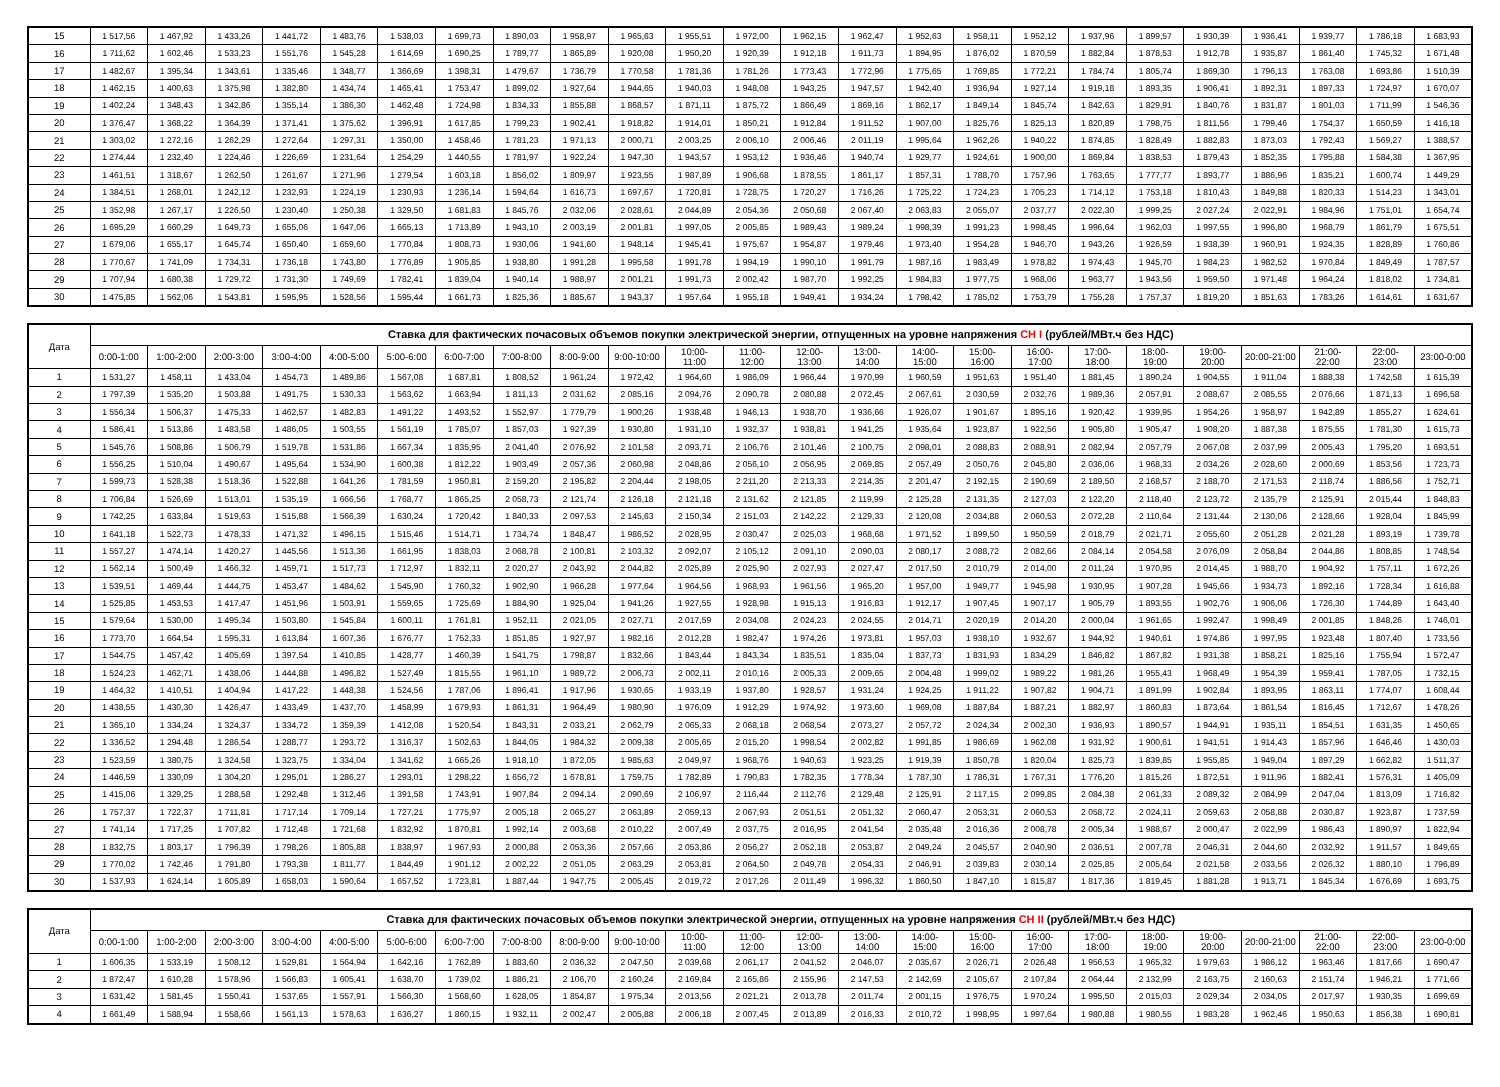| 15 | 1 517,56 | 1 467,92 | 1 433,26 | 1 441,72 | 1 483,76 | 1 538,03 | 1 699,73 | 1 890,03 | 1 958,97 | 1 965,63 | 1 955,51 | 1 972,00 | 1 962,15 | 1 962,47 | 1 952,63 | 1 958,11 | 1 952,12 | 1 937,96 | 1 899,57 | 1 930,39 | 1 936,41 | 1 939,77 | 1 786,18 | 1 683,93 |
| 16 | 1 711,62 | 1 602,46 | 1 533,23 | 1 551,76 | 1 545,28 | 1 614,69 | 1 690,25 | 1 789,77 | 1 865,89 | 1 920,08 | 1 950,20 | 1 920,39 | 1 912,18 | 1 911,73 | 1 894,95 | 1 876,02 | 1 870,59 | 1 882,84 | 1 878,53 | 1 912,78 | 1 935,87 | 1 861,40 | 1 745,32 | 1 671,48 |
| 17 | 1 482,67 | 1 395,34 | 1 343,61 | 1 335,46 | 1 348,77 | 1 366,69 | 1 398,31 | 1 479,67 | 1 736,79 | 1 770,58 | 1 781,36 | 1 781,26 | 1 773,43 | 1 772,96 | 1 775,65 | 1 769,85 | 1 772,21 | 1 784,74 | 1 805,74 | 1 869,30 | 1 796,13 | 1 763,08 | 1 693,86 | 1 510,39 |
| 18 | 1 462,15 | 1 400,63 | 1 375,98 | 1 382,80 | 1 434,74 | 1 465,41 | 1 753,47 | 1 899,02 | 1 927,64 | 1 944,65 | 1 940,03 | 1 948,08 | 1 943,25 | 1 947,57 | 1 942,40 | 1 936,94 | 1 927,14 | 1 919,18 | 1 893,35 | 1 906,41 | 1 892,31 | 1 897,33 | 1 724,97 | 1 670,07 |
| 19 | 1 402,24 | 1 348,43 | 1 342,86 | 1 355,14 | 1 386,30 | 1 462,48 | 1 724,98 | 1 834,33 | 1 855,88 | 1 868,57 | 1 871,11 | 1 875,72 | 1 866,49 | 1 869,16 | 1 862,17 | 1 849,14 | 1 845,74 | 1 842,63 | 1 829,91 | 1 840,76 | 1 831,87 | 1 801,03 | 1 711,99 | 1 546,36 |
| 20 | 1 376,47 | 1 368,22 | 1 364,39 | 1 371,41 | 1 375,62 | 1 396,91 | 1 617,85 | 1 799,23 | 1 902,41 | 1 918,82 | 1 914,01 | 1 850,21 | 1 912,84 | 1 911,52 | 1 907,00 | 1 825,76 | 1 825,13 | 1 820,89 | 1 798,75 | 1 811,56 | 1 799,46 | 1 754,37 | 1 650,59 | 1 416,18 |
| 21 | 1 303,02 | 1 272,16 | 1 262,29 | 1 272,64 | 1 297,31 | 1 350,00 | 1 458,46 | 1 781,23 | 1 971,13 | 2 000,71 | 2 003,25 | 2 006,10 | 2 006,46 | 2 011,19 | 1 995,64 | 1 962,26 | 1 940,22 | 1 874,85 | 1 828,49 | 1 882,83 | 1 873,03 | 1 792,43 | 1 569,27 | 1 388,57 |
| 22 | 1 274,44 | 1 232,40 | 1 224,46 | 1 226,69 | 1 231,64 | 1 254,29 | 1 440,55 | 1 781,97 | 1 922,24 | 1 947,30 | 1 943,57 | 1 953,12 | 1 936,46 | 1 940,74 | 1 929,77 | 1 924,61 | 1 900,00 | 1 869,84 | 1 838,53 | 1 879,43 | 1 852,35 | 1 795,88 | 1 584,38 | 1 367,95 |
| 23 | 1 461,51 | 1 318,67 | 1 262,50 | 1 261,67 | 1 271,96 | 1 279,54 | 1 603,18 | 1 856,02 | 1 809,97 | 1 923,55 | 1 987,89 | 1 906,68 | 1 878,55 | 1 861,17 | 1 857,31 | 1 788,70 | 1 757,96 | 1 763,65 | 1 777,77 | 1 893,77 | 1 886,96 | 1 835,21 | 1 600,74 | 1 449,29 |
| 24 | 1 384,51 | 1 268,01 | 1 242,12 | 1 232,93 | 1 224,19 | 1 230,93 | 1 236,14 | 1 594,64 | 1 616,73 | 1 697,67 | 1 720,81 | 1 728,75 | 1 720,27 | 1 716,26 | 1 725,22 | 1 724,23 | 1 705,23 | 1 714,12 | 1 753,18 | 1 810,43 | 1 849,88 | 1 820,33 | 1 514,23 | 1 343,01 |
| 25 | 1 352,98 | 1 267,17 | 1 226,50 | 1 230,40 | 1 250,38 | 1 329,50 | 1 681,83 | 1 845,76 | 2 032,06 | 2 028,61 | 2 044,89 | 2 054,36 | 2 050,68 | 2 067,40 | 2 063,83 | 2 055,07 | 2 037,77 | 2 022,30 | 1 999,25 | 2 027,24 | 2 022,91 | 1 984,96 | 1 751,01 | 1 654,74 |
| 26 | 1 695,29 | 1 660,29 | 1 649,73 | 1 655,06 | 1 647,06 | 1 665,13 | 1 713,89 | 1 943,10 | 2 003,19 | 2 001,81 | 1 997,05 | 2 005,85 | 1 989,43 | 1 989,24 | 1 998,39 | 1 991,23 | 1 998,45 | 1 996,64 | 1 962,03 | 1 997,55 | 1 996,80 | 1 968,79 | 1 861,79 | 1 675,51 |
| 27 | 1 679,06 | 1 655,17 | 1 645,74 | 1 650,40 | 1 659,60 | 1 770,84 | 1 808,73 | 1 930,06 | 1 941,60 | 1 948,14 | 1 945,41 | 1 975,67 | 1 954,87 | 1 979,46 | 1 973,40 | 1 954,28 | 1 946,70 | 1 943,26 | 1 926,59 | 1 938,39 | 1 960,91 | 1 924,35 | 1 828,89 | 1 760,86 |
| 28 | 1 770,67 | 1 741,09 | 1 734,31 | 1 736,18 | 1 743,80 | 1 776,89 | 1 905,85 | 1 938,80 | 1 991,28 | 1 995,58 | 1 991,78 | 1 994,19 | 1 990,10 | 1 991,79 | 1 987,16 | 1 983,49 | 1 978,82 | 1 974,43 | 1 945,70 | 1 984,23 | 1 982,52 | 1 970,84 | 1 849,49 | 1 787,57 |
| 29 | 1 707,94 | 1 680,38 | 1 729,72 | 1 731,30 | 1 749,69 | 1 782,41 | 1 839,04 | 1 940,14 | 1 988,97 | 2 001,21 | 1 991,73 | 2 002,42 | 1 987,70 | 1 992,25 | 1 984,83 | 1 977,75 | 1 968,06 | 1 963,77 | 1 943,56 | 1 959,50 | 1 971,48 | 1 964,24 | 1 818,02 | 1 734,81 |
| 30 | 1 475,85 | 1 562,06 | 1 543,81 | 1 595,95 | 1 528,56 | 1 595,44 | 1 661,73 | 1 825,36 | 1 885,67 | 1 943,37 | 1 957,64 | 1 955,18 | 1 949,41 | 1 934,24 | 1 798,42 | 1 785,02 | 1 753,79 | 1 755,28 | 1 757,37 | 1 819,20 | 1 851,63 | 1 783,26 | 1 614,61 | 1 631,67 |
| Дата | Ставка для фактических почасовых объемов покупки электрической энергии, отпущенных на уровне напряжения СН I (рублей/МВт.ч без НДС) | | | | | | | | | | | | | | | | | | | | | | | |
| --- | --- | --- | --- | --- | --- | --- | --- | --- | --- | --- | --- | --- | --- | --- | --- | --- | --- | --- | --- | --- | --- | --- | --- | --- |
| | 0:00-1:00 | 1:00-2:00 | 2:00-3:00 | 3:00-4:00 | 4:00-5:00 | 5:00-6:00 | 6:00-7:00 | 7:00-8:00 | 8:00-9:00 | 9:00-10:00 | 10:00- 11:00 | 11:00- 12:00 | 12:00- 13:00 | 13:00- 14:00 | 14:00- 15:00 | 15:00- 16:00 | 16:00- 17:00 | 17:00- 18:00 | 18:00- 19:00 | 19:00- 20:00 | 20:00-21:00 | 21:00- 22:00 | 22:00- 23:00 | 23:00-0:00 |
| 1 | 1 531,27 | 1 458,11 | 1 433,04 | 1 454,73 | 1 489,86 | 1 567,08 | 1 687,81 | 1 808,52 | 1 961,24 | 1 972,42 | 1 964,60 | 1 986,09 | 1 966,44 | 1 970,99 | 1 960,59 | 1 951,63 | 1 951,40 | 1 881,45 | 1 890,24 | 1 904,55 | 1 911,04 | 1 888,38 | 1 742,58 | 1 615,39 |
| 2 | 1 797,39 | 1 535,20 | 1 503,88 | 1 491,75 | 1 530,33 | 1 563,62 | 1 663,94 | 1 811,13 | 2 031,62 | 2 085,16 | 2 094,76 | 2 090,78 | 2 080,88 | 2 072,45 | 2 067,61 | 2 030,59 | 2 032,76 | 1 989,36 | 2 057,91 | 2 088,67 | 2 085,55 | 2 076,66 | 1 871,13 | 1 696,58 |
| 3 | 1 556,34 | 1 506,37 | 1 475,33 | 1 462,57 | 1 482,83 | 1 491,22 | 1 493,52 | 1 552,97 | 1 779,79 | 1 900,26 | 1 938,48 | 1 946,13 | 1 938,70 | 1 936,66 | 1 926,07 | 1 901,67 | 1 895,16 | 1 920,42 | 1 939,95 | 1 954,26 | 1 958,97 | 1 942,89 | 1 855,27 | 1 624,61 |
| 4 | 1 586,41 | 1 513,86 | 1 483,58 | 1 486,05 | 1 503,55 | 1 561,19 | 1 785,07 | 1 857,03 | 1 927,39 | 1 930,80 | 1 931,10 | 1 932,37 | 1 938,81 | 1 941,25 | 1 935,64 | 1 923,87 | 1 922,56 | 1 905,80 | 1 905,47 | 1 908,20 | 1 887,38 | 1 875,55 | 1 781,30 | 1 615,73 |
| 5 | 1 545,76 | 1 508,86 | 1 506,79 | 1 519,78 | 1 531,86 | 1 667,34 | 1 835,95 | 2 041,40 | 2 076,92 | 2 101,58 | 2 093,71 | 2 106,76 | 2 101,46 | 2 100,75 | 2 098,01 | 2 088,83 | 2 088,91 | 2 082,94 | 2 057,79 | 2 067,08 | 2 037,99 | 2 005,43 | 1 795,20 | 1 693,51 |
| 6 | 1 556,25 | 1 510,04 | 1 490,67 | 1 495,64 | 1 534,90 | 1 600,38 | 1 812,22 | 1 903,49 | 2 057,36 | 2 060,98 | 2 048,86 | 2 056,10 | 2 056,95 | 2 069,85 | 2 057,49 | 2 050,76 | 2 045,80 | 2 036,06 | 1 968,33 | 2 034,26 | 2 028,60 | 2 000,69 | 1 853,56 | 1 723,73 |
| 7 | 1 599,73 | 1 528,38 | 1 518,36 | 1 522,88 | 1 641,26 | 1 781,59 | 1 950,81 | 2 159,20 | 2 195,82 | 2 204,44 | 2 198,05 | 2 211,20 | 2 213,33 | 2 214,35 | 2 201,47 | 2 192,15 | 2 190,69 | 2 189,50 | 2 168,57 | 2 188,70 | 2 171,53 | 2 118,74 | 1 886,56 | 1 752,71 |
| 8 | 1 706,84 | 1 526,69 | 1 513,01 | 1 535,19 | 1 666,56 | 1 768,77 | 1 865,25 | 2 058,73 | 2 121,74 | 2 126,18 | 2 121,18 | 2 131,62 | 2 121,85 | 2 119,99 | 2 125,28 | 2 131,35 | 2 127,03 | 2 122,20 | 2 118,40 | 2 123,72 | 2 135,79 | 2 125,91 | 2 015,44 | 1 848,83 |
| 9 | 1 742,25 | 1 633,84 | 1 519,63 | 1 515,88 | 1 566,39 | 1 630,24 | 1 720,42 | 1 840,33 | 2 097,53 | 2 145,63 | 2 150,34 | 2 151,03 | 2 142,22 | 2 129,33 | 2 120,08 | 2 034,88 | 2 060,53 | 2 072,28 | 2 110,64 | 2 131,44 | 2 130,06 | 2 128,66 | 1 928,04 | 1 845,99 |
| 10 | 1 641,18 | 1 522,73 | 1 478,33 | 1 471,32 | 1 496,15 | 1 515,46 | 1 514,71 | 1 734,74 | 1 848,47 | 1 986,52 | 2 028,95 | 2 030,47 | 2 025,03 | 1 968,68 | 1 971,52 | 1 899,50 | 1 950,59 | 2 018,79 | 2 021,71 | 2 055,60 | 2 051,28 | 2 021,28 | 1 893,19 | 1 739,78 |
| 11 | 1 557,27 | 1 474,14 | 1 420,27 | 1 445,56 | 1 513,36 | 1 661,95 | 1 838,03 | 2 068,78 | 2 100,81 | 2 103,32 | 2 092,07 | 2 105,12 | 2 091,10 | 2 090,03 | 2 080,17 | 2 088,72 | 2 082,66 | 2 084,14 | 2 054,58 | 2 076,09 | 2 058,84 | 2 044,86 | 1 808,85 | 1 748,54 |
| 12 | 1 562,14 | 1 500,49 | 1 466,32 | 1 459,71 | 1 517,73 | 1 712,97 | 1 832,11 | 2 020,27 | 2 043,92 | 2 044,82 | 2 025,89 | 2 025,90 | 2 027,93 | 2 027,47 | 2 017,50 | 2 010,79 | 2 014,00 | 2 011,24 | 1 970,95 | 2 014,45 | 1 988,70 | 1 904,92 | 1 757,11 | 1 672,26 |
| 13 | 1 539,51 | 1 469,44 | 1 444,75 | 1 453,47 | 1 484,62 | 1 545,90 | 1 760,32 | 1 902,90 | 1 966,28 | 1 977,64 | 1 964,56 | 1 968,93 | 1 961,56 | 1 965,20 | 1 957,00 | 1 949,77 | 1 945,98 | 1 930,95 | 1 907,28 | 1 945,66 | 1 934,73 | 1 892,16 | 1 728,34 | 1 616,88 |
| 14 | 1 525,85 | 1 453,53 | 1 417,47 | 1 451,96 | 1 503,91 | 1 559,65 | 1 725,69 | 1 884,90 | 1 925,04 | 1 941,26 | 1 927,55 | 1 928,98 | 1 915,13 | 1 916,83 | 1 912,17 | 1 907,45 | 1 907,17 | 1 905,79 | 1 893,55 | 1 902,76 | 1 906,06 | 1 726,30 | 1 744,89 | 1 643,40 |
| 15 | 1 579,64 | 1 530,00 | 1 495,34 | 1 503,80 | 1 545,84 | 1 600,11 | 1 761,81 | 1 952,11 | 2 021,05 | 2 027,71 | 2 017,59 | 2 034,08 | 2 024,23 | 2 024,55 | 2 014,71 | 2 020,19 | 2 014,20 | 2 000,04 | 1 961,65 | 1 992,47 | 1 998,49 | 2 001,85 | 1 848,26 | 1 746,01 |
| 16 | 1 773,70 | 1 664,54 | 1 595,31 | 1 613,84 | 1 607,36 | 1 676,77 | 1 752,33 | 1 851,85 | 1 927,97 | 1 982,16 | 2 012,28 | 1 982,47 | 1 974,26 | 1 973,81 | 1 957,03 | 1 938,10 | 1 932,67 | 1 944,92 | 1 940,61 | 1 974,86 | 1 997,95 | 1 923,48 | 1 807,40 | 1 733,56 |
| 17 | 1 544,75 | 1 457,42 | 1 405,69 | 1 397,54 | 1 410,85 | 1 428,77 | 1 460,39 | 1 541,75 | 1 798,87 | 1 832,66 | 1 843,44 | 1 843,34 | 1 835,51 | 1 835,04 | 1 837,73 | 1 831,93 | 1 834,29 | 1 846,82 | 1 867,82 | 1 931,38 | 1 858,21 | 1 825,16 | 1 755,94 | 1 572,47 |
| 18 | 1 524,23 | 1 462,71 | 1 438,06 | 1 444,88 | 1 496,82 | 1 527,49 | 1 815,55 | 1 961,10 | 1 989,72 | 2 006,73 | 2 002,11 | 2 010,16 | 2 005,33 | 2 009,65 | 2 004,48 | 1 999,02 | 1 989,22 | 1 981,26 | 1 955,43 | 1 968,49 | 1 954,39 | 1 959,41 | 1 787,05 | 1 732,15 |
| 19 | 1 464,32 | 1 410,51 | 1 404,94 | 1 417,22 | 1 448,38 | 1 524,56 | 1 787,06 | 1 896,41 | 1 917,96 | 1 930,65 | 1 933,19 | 1 937,80 | 1 928,57 | 1 931,24 | 1 924,25 | 1 911,22 | 1 907,82 | 1 904,71 | 1 891,99 | 1 902,84 | 1 893,95 | 1 863,11 | 1 774,07 | 1 608,44 |
| 20 | 1 438,55 | 1 430,30 | 1 426,47 | 1 433,49 | 1 437,70 | 1 458,99 | 1 679,93 | 1 861,31 | 1 964,49 | 1 980,90 | 1 976,09 | 1 912,29 | 1 974,92 | 1 973,60 | 1 969,08 | 1 887,84 | 1 887,21 | 1 882,97 | 1 860,83 | 1 873,64 | 1 861,54 | 1 816,45 | 1 712,67 | 1 478,26 |
| 21 | 1 365,10 | 1 334,24 | 1 324,37 | 1 334,72 | 1 359,39 | 1 412,08 | 1 520,54 | 1 843,31 | 2 033,21 | 2 062,79 | 2 065,33 | 2 068,18 | 2 068,54 | 2 073,27 | 2 057,72 | 2 024,34 | 2 002,30 | 1 936,93 | 1 890,57 | 1 944,91 | 1 935,11 | 1 854,51 | 1 631,35 | 1 450,65 |
| 22 | 1 336,52 | 1 294,48 | 1 286,54 | 1 288,77 | 1 293,72 | 1 316,37 | 1 502,63 | 1 844,05 | 1 984,32 | 2 009,38 | 2 005,65 | 2 015,20 | 1 998,54 | 2 002,82 | 1 991,85 | 1 986,69 | 1 962,08 | 1 931,92 | 1 900,61 | 1 941,51 | 1 914,43 | 1 857,96 | 1 646,46 | 1 430,03 |
| 23 | 1 523,59 | 1 380,75 | 1 324,58 | 1 323,75 | 1 334,04 | 1 341,62 | 1 665,26 | 1 918,10 | 1 872,05 | 1 985,63 | 2 049,97 | 1 968,76 | 1 940,63 | 1 923,25 | 1 919,39 | 1 850,78 | 1 820,04 | 1 825,73 | 1 839,85 | 1 955,85 | 1 949,04 | 1 897,29 | 1 662,82 | 1 511,37 |
| 24 | 1 446,59 | 1 330,09 | 1 304,20 | 1 295,01 | 1 286,27 | 1 293,01 | 1 298,22 | 1 656,72 | 1 678,81 | 1 759,75 | 1 782,89 | 1 790,83 | 1 782,35 | 1 778,34 | 1 787,30 | 1 786,31 | 1 767,31 | 1 776,20 | 1 815,26 | 1 872,51 | 1 911,96 | 1 882,41 | 1 576,31 | 1 405,09 |
| 25 | 1 415,06 | 1 329,25 | 1 288,58 | 1 292,48 | 1 312,46 | 1 391,58 | 1 743,91 | 1 907,84 | 2 094,14 | 2 090,69 | 2 106,97 | 2 116,44 | 2 112,76 | 2 129,48 | 2 125,91 | 2 117,15 | 2 099,85 | 2 084,38 | 2 061,33 | 2 089,32 | 2 084,99 | 2 047,04 | 1 813,09 | 1 716,82 |
| 26 | 1 757,37 | 1 722,37 | 1 711,81 | 1 717,14 | 1 709,14 | 1 727,21 | 1 775,97 | 2 005,18 | 2 065,27 | 2 063,89 | 2 059,13 | 2 067,93 | 2 051,51 | 2 051,32 | 2 060,47 | 2 053,31 | 2 060,53 | 2 058,72 | 2 024,11 | 2 059,63 | 2 058,88 | 2 030,87 | 1 923,87 | 1 737,59 |
| 27 | 1 741,14 | 1 717,25 | 1 707,82 | 1 712,48 | 1 721,68 | 1 832,92 | 1 870,81 | 1 992,14 | 2 003,68 | 2 010,22 | 2 007,49 | 2 037,75 | 2 016,95 | 2 041,54 | 2 035,48 | 2 016,36 | 2 008,78 | 2 005,34 | 1 988,67 | 2 000,47 | 2 022,99 | 1 986,43 | 1 890,97 | 1 822,94 |
| 28 | 1 832,75 | 1 803,17 | 1 796,39 | 1 798,26 | 1 805,88 | 1 838,97 | 1 967,93 | 2 000,88 | 2 053,36 | 2 057,66 | 2 053,86 | 2 056,27 | 2 052,18 | 2 053,87 | 2 049,24 | 2 045,57 | 2 040,90 | 2 036,51 | 2 007,78 | 2 046,31 | 2 044,60 | 2 032,92 | 1 911,57 | 1 849,65 |
| 29 | 1 770,02 | 1 742,46 | 1 791,80 | 1 793,38 | 1 811,77 | 1 844,49 | 1 901,12 | 2 002,22 | 2 051,05 | 2 063,29 | 2 053,81 | 2 064,50 | 2 049,78 | 2 054,33 | 2 046,91 | 2 039,83 | 2 030,14 | 2 025,85 | 2 005,64 | 2 021,58 | 2 033,56 | 2 026,32 | 1 880,10 | 1 796,89 |
| 30 | 1 537,93 | 1 624,14 | 1 605,89 | 1 658,03 | 1 590,64 | 1 657,52 | 1 723,81 | 1 887,44 | 1 947,75 | 2 005,45 | 2 019,72 | 2 017,26 | 2 011,49 | 1 996,32 | 1 860,50 | 1 847,10 | 1 815,87 | 1 817,36 | 1 819,45 | 1 881,28 | 1 913,71 | 1 845,34 | 1 676,69 | 1 693,75 |
| Дата | Ставка для фактических почасовых объемов покупки электрической энергии, отпущенных на уровне напряжения СН II (рублей/МВт.ч без НДС) | | | | | | | | | | | | | | | | | | | | | | | |
| --- | --- | --- | --- | --- | --- | --- | --- | --- | --- | --- | --- | --- | --- | --- | --- | --- | --- | --- | --- | --- | --- | --- | --- | --- |
| | 0:00-1:00 | 1:00-2:00 | 2:00-3:00 | 3:00-4:00 | 4:00-5:00 | 5:00-6:00 | 6:00-7:00 | 7:00-8:00 | 8:00-9:00 | 9:00-10:00 | 10:00- 11:00 | 11:00- 12:00 | 12:00- 13:00 | 13:00- 14:00 | 14:00- 15:00 | 15:00- 16:00 | 16:00- 17:00 | 17:00- 18:00 | 18:00- 19:00 | 19:00- 20:00 | 20:00-21:00 | 21:00- 22:00 | 22:00- 23:00 | 23:00-0:00 |
| 1 | 1 606,35 | 1 533,19 | 1 508,12 | 1 529,81 | 1 564,94 | 1 642,16 | 1 762,89 | 1 883,60 | 2 036,32 | 2 047,50 | 2 039,68 | 2 061,17 | 2 041,52 | 2 046,07 | 2 035,67 | 2 026,71 | 2 026,48 | 1 956,53 | 1 965,32 | 1 979,63 | 1 986,12 | 1 963,46 | 1 817,66 | 1 690,47 |
| 2 | 1 872,47 | 1 610,28 | 1 578,96 | 1 566,83 | 1 605,41 | 1 638,70 | 1 739,02 | 1 886,21 | 2 106,70 | 2 160,24 | 2 169,84 | 2 165,86 | 2 155,96 | 2 147,53 | 2 142,69 | 2 105,67 | 2 107,84 | 2 064,44 | 2 132,99 | 2 163,75 | 2 160,63 | 2 151,74 | 1 946,21 | 1 771,66 |
| 3 | 1 631,42 | 1 581,45 | 1 550,41 | 1 537,65 | 1 557,91 | 1 566,30 | 1 568,60 | 1 628,05 | 1 854,87 | 1 975,34 | 2 013,56 | 2 021,21 | 2 013,78 | 2 011,74 | 2 001,15 | 1 976,75 | 1 970,24 | 1 995,50 | 2 015,03 | 2 029,34 | 2 034,05 | 2 017,97 | 1 930,35 | 1 699,69 |
| 4 | 1 661,49 | 1 588,94 | 1 558,66 | 1 561,13 | 1 578,63 | 1 636,27 | 1 860,15 | 1 932,11 | 2 002,47 | 2 005,88 | 2 006,18 | 2 007,45 | 2 013,89 | 2 016,33 | 2 010,72 | 1 998,95 | 1 997,64 | 1 980,88 | 1 980,55 | 1 983,28 | 1 962,46 | 1 950,63 | 1 856,38 | 1 690,81 |